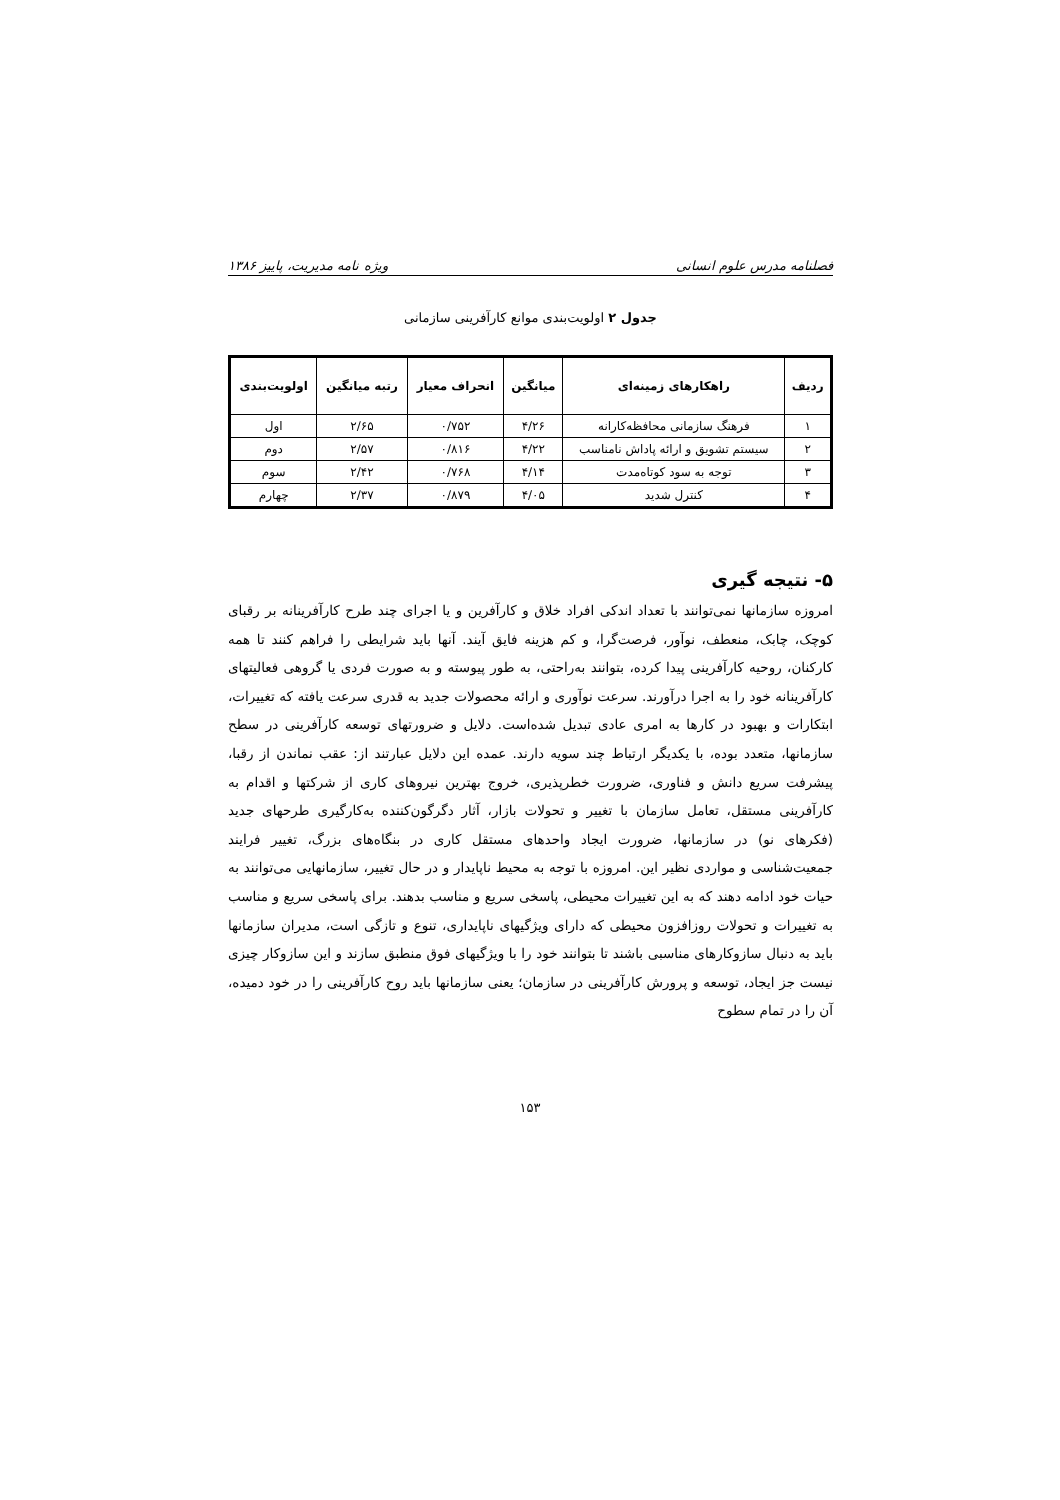فصلنامه مدرس علوم انسانی ویژه نامه مدیریت، پاییز ۱۳۸۶
جدول ۲ اولویت‌بندی موانع کارآفرینی سازمانی
| ردیف | راهکارهای زمینه‌ای | میانگین | انحراف معیار | رتبه میانگین | اولویت‌بندی |
| --- | --- | --- | --- | --- | --- |
| ۱ | فرهنگ سازمانی محافظه‌کارانه | ۴/۲۶ | ۰/۷۵۲ | ۲/۶۵ | اول |
| ۲ | سیستم تشویق و ارائه پاداش نامناسب | ۴/۲۲ | ۰/۸۱۶ | ۲/۵۷ | دوم |
| ۳ | توجه به سود کوتاه‌مدت | ۴/۱۴ | ۰/۷۶۸ | ۲/۴۲ | سوم |
| ۴ | کنترل شدید | ۴/۰۵ | ۰/۸۷۹ | ۲/۳۷ | چهارم |
۵- نتیجه گیری
امروزه سازمانها نمی‌توانند با تعداد اندکی افراد خلاق و کارآفرین و یا اجرای چند طرح کارآفرینانه بر رقبای کوچک، چابک، منعطف، نوآور، فرصت‌گرا، و کم هزینه فایق آیند. آنها باید شرایطی را فراهم کنند تا همه کارکنان، روحیه کارآفرینی پیدا کرده، بتوانند به‌راحتی، به طور پیوسته و به صورت فردی یا گروهی فعالیتهای کارآفرینانه خود را به اجرا درآورند. سرعت نوآوری و ارائه محصولات جدید به قدری سرعت یافته که تغییرات، ابتکارات و بهبود در کارها به امری عادی تبدیل شده‌است. دلایل و ضرورتهای توسعه کارآفرینی در سطح سازمانها، متعدد بوده، با یکدیگر ارتباط چند سویه دارند. عمده این دلایل عبارتند از: عقب نماندن از رقبا، پیشرفت سریع دانش و فناوری، ضرورت خطرپذیری، خروج بهترین نیروهای کاری از شرکتها و اقدام به کارآفرینی مستقل، تعامل سازمان با تغییر و تحولات بازار، آثار دگرگون‌کننده به‌کارگیری طرحهای جدید (فکرهای نو) در سازمانها، ضرورت ایجاد واحدهای مستقل کاری در بنگاه‌های بزرگ، تغییر فرایند جمعیت‌شناسی و مواردی نظیر این. امروزه با توجه به محیط ناپایدار و در حال تغییر، سازمانهایی می‌توانند به حیات خود ادامه دهند که به این تغییرات محیطی، پاسخی سریع و مناسب بدهند. برای پاسخی سریع و مناسب به تغییرات و تحولات روزافزون محیطی که دارای ویژگیهای ناپایداری، تنوع و تازگی است، مدیران سازمانها باید به دنبال سازوکارهای مناسبی باشند تا بتوانند خود را با ویژگیهای فوق منطبق سازند و این سازوکار چیزی نیست جز ایجاد، توسعه و پرورش کارآفرینی در سازمان؛ یعنی سازمانها باید روح کارآفرینی را در خود دمیده، آن را در تمام سطوح
۱۵۳